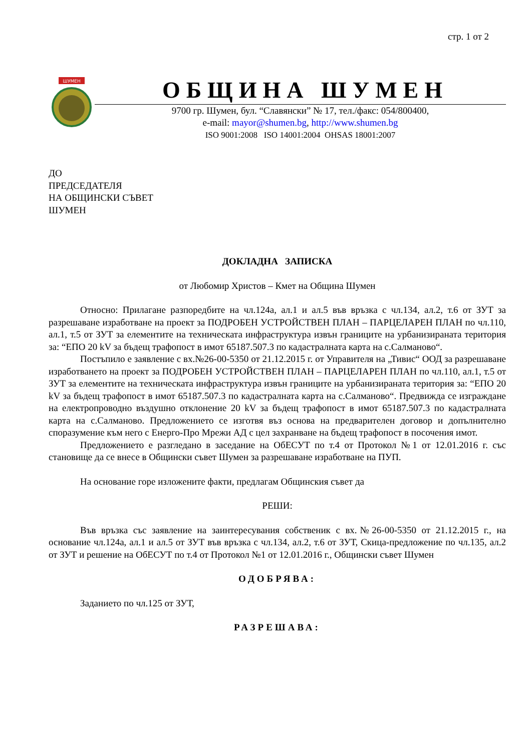стр. 1 от 2
ШУМЕН
ОБЩИНА ШУМЕН
9700 гр. Шумен, бул. “Славянски” № 17, тел./факс: 054/800400,
e-mail: mayor@shumen.bg, http://www.shumen.bg
ISO 9001:2008 ISO 14001:2004 OHSAS 18001:2007
ДО
ПРЕДСЕДАТЕЛЯ
НА ОБЩИНСКИ СЪВЕТ
ШУМЕН
ДОКЛАДНА ЗАПИСКА
от Любомир Христов – Кмет на Община Шумен
Относно: Прилагане разпоредбите на чл.124а, ал.1 и ал.5 във връзка с чл.134, ал.2, т.6 от ЗУТ за разрешаване изработване на проект за ПОДРОБЕН УСТРОЙСТВЕН ПЛАН – ПАРЦЕЛАРЕН ПЛАН по чл.110, ал.1, т.5 от ЗУТ за елементите на техническата инфраструктура извън границите на урбанизираната територия за: “ЕПО 20 kV за бъдещ трафопост в имот 65187.507.3 по кадастралната карта на с.Салманово“.
Постъпило е заявление с вх.№26-00-5350 от 21.12.2015 г. от Управителя на „Тивис“ ООД за разрешаване изработването на проект за ПОДРОБЕН УСТРОЙСТВЕН ПЛАН – ПАРЦЕЛАРЕН ПЛАН по чл.110, ал.1, т.5 от ЗУТ за елементите на техническата инфраструктура извън границите на урбанизираната територия за: “ЕПО 20 kV за бъдещ трафопост в имот 65187.507.3 по кадастралната карта на с.Салманово“. Предвижда се изграждане на електропроводно въздушно отклонение 20 kV за бъдещ трафопост в имот 65187.507.3 по кадастралната карта на с.Салманово. Предложението се изготвя въз основа на предварителен договор и допълнително споразумение към него с Енерго-Про Мрежи АД с цел захранване на бъдещ трафопост в посочения имот.
Предложението е разгледано в заседание на ОбЕСУТ по т.4 от Протокол №1 от 12.01.2016 г. със становище да се внесе в Общински съвет Шумен за разрешаване изработване на ПУП.
На основание горе изложените факти, предлагам Общинския съвет да
РЕШИ:
Във връзка със заявление на заинтересувания собственик с вх.№26-00-5350 от 21.12.2015 г., на основание чл.124а, ал.1 и ал.5 от ЗУТ във връзка с чл.134, ал.2, т.6 от ЗУТ, Скица-предложение по чл.135, ал.2 от ЗУТ и решение на ОбЕСУТ по т.4 от Протокол №1 от 12.01.2016 г., Общински съвет Шумен
ОДОБРЯВА:
Заданието по чл.125 от ЗУТ,
РАЗРЕШАВА: